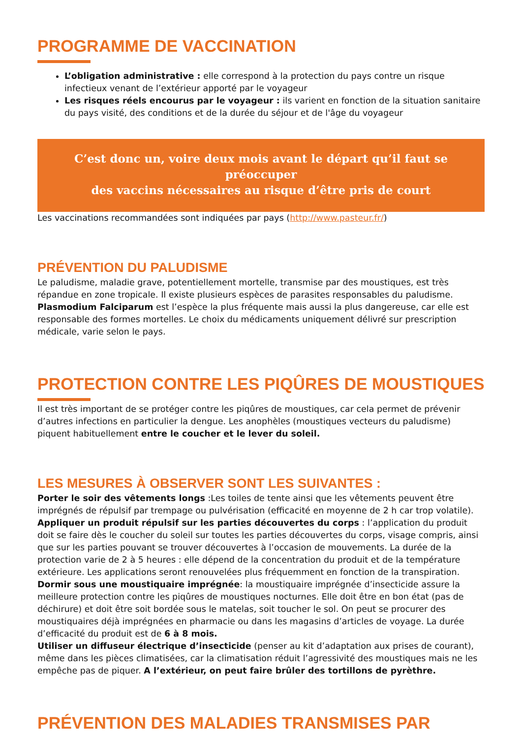PROGRAMME DE VACCINATION
L’obligation administrative : elle correspond à la protection du pays contre un risque infectieux venant de l’extérieur apporté par le voyageur
Les risques réels encourus par le voyageur : ils varient en fonction de la situation sanitaire du pays visité, des conditions et de la durée du séjour et de l'âge du voyageur
C’est donc un, voire deux mois avant le départ qu’il faut se préoccuper
des vaccins nécessaires au risque d’être pris de court
Les vaccinations recommandées sont indiquées par pays (http://www.pasteur.fr/)
PRÉVENTION DU PALUDISME
Le paludisme, maladie grave, potentiellement mortelle, transmise par des moustiques, est très répandue en zone tropicale. Il existe plusieurs espèces de parasites responsables du paludisme. Plasmodium Falciparum est l’espèce la plus fréquente mais aussi la plus dangereuse, car elle est responsable des formes mortelles. Le choix du médicaments uniquement délivré sur prescription médicale, varie selon le pays.
PROTECTION CONTRE LES PIQÛRES DE MOUSTIQUES
Il est très important de se protéger contre les piqûres de moustiques, car cela permet de prévenir d’autres infections en particulier la dengue. Les anophèles (moustiques vecteurs du paludisme) piquent habituellement entre le coucher et le lever du soleil.
LES MESURES À OBSERVER SONT LES SUIVANTES :
Porter le soir des vêtements longs :Les toiles de tente ainsi que les vêtements peuvent être imprégnés de répulsif par trempage ou pulvérisation (efficacité en moyenne de 2 h car trop volatile).
Appliquer un produit répulsif sur les parties découvertes du corps : l’application du produit doit se faire dès le coucher du soleil sur toutes les parties découvertes du corps, visage compris, ainsi que sur les parties pouvant se trouver découvertes à l’occasion de mouvements. La durée de la protection varie de 2 à 5 heures : elle dépend de la concentration du produit et de la température extérieure. Les applications seront renouvelées plus fréquemment en fonction de la transpiration.
Dormir sous une moustiquaire imprégnée: la moustiquaire imprégnée d’insecticide assure la meilleure protection contre les piqûres de moustiques nocturnes. Elle doit être en bon état (pas de déchirure) et doit être soit bordée sous le matelas, soit toucher le sol. On peut se procurer des moustiquaires déjà imprégnées en pharmacie ou dans les magasins d’articles de voyage. La durée d’efficacité du produit est de 6 à 8 mois.
Utiliser un diffuseur électrique d’insecticide (penser au kit d’adaptation aux prises de courant), même dans les pièces climatisées, car la climatisation réduit l’agressivité des moustiques mais ne les empêche pas de piquer. A l’extérieur, on peut faire brûler des tortillons de pyrèthre.
PRÉVENTION DES MALADIES TRANSMISES PAR